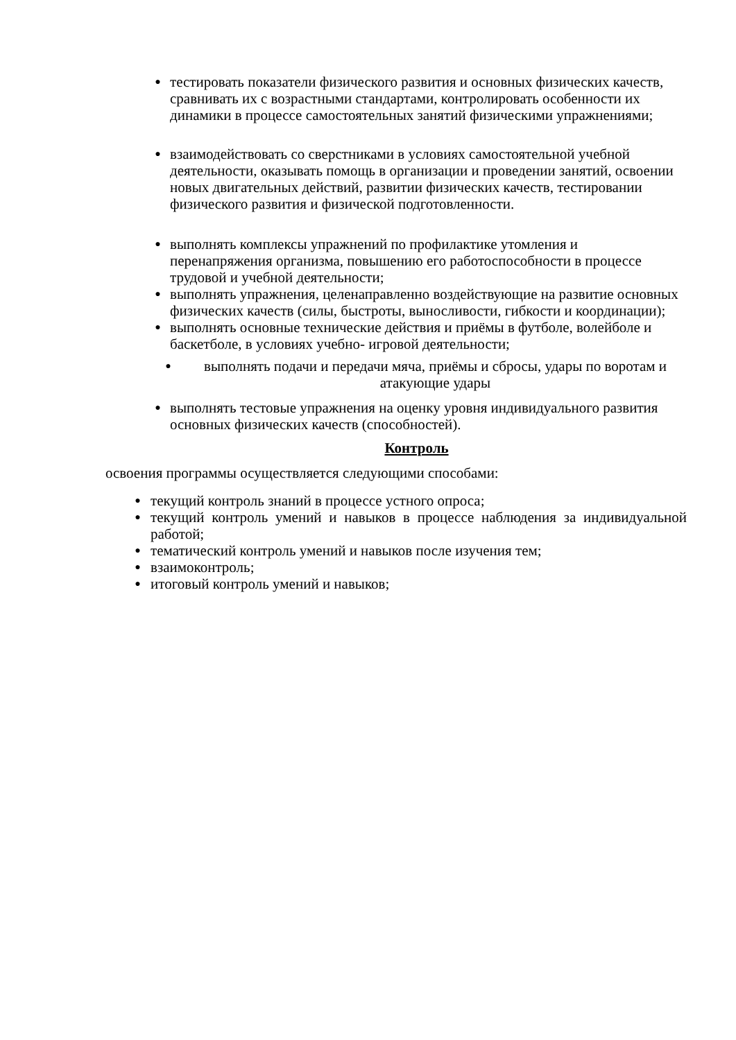● тестировать показатели физического развития и основных физических качеств, сравнивать их с возрастными стандартами, контролировать особенности их динамики в процессе самостоятельных занятий физическими упражнениями;
● взаимодействовать со сверстниками в условиях самостоятельной учебной деятельности, оказывать помощь в организации и проведении занятий, освоении новых двигательных действий, развитии физических качеств, тестировании физического развития и физической подготовленности.
● выполнять комплексы упражнений по профилактике утомления и перенапряжения организма, повышению его работоспособности в процессе трудовой и учебной деятельности;
● выполнять упражнения, целенаправленно воздействующие на развитие основных физических качеств (силы, быстроты, выносливости, гибкости и координации);
● выполнять основные технические действия и приёмы в футболе, волейболе и баскетболе, в условиях учебно- игровой деятельности;
● выполнять подачи и передачи мяча, приёмы и сбросы, удары по воротам и атакующие удары
● выполнять тестовые упражнения на оценку уровня индивидуального развития основных физических качеств (способностей).
Контроль
освоения программы осуществляется следующими способами:
● текущий контроль знаний в процессе устного опроса;
● текущий контроль умений и навыков в процессе наблюдения за индивидуальной работой;
● тематический контроль умений и навыков после изучения тем;
● взаимоконтроль;
● итоговый контроль умений и навыков;